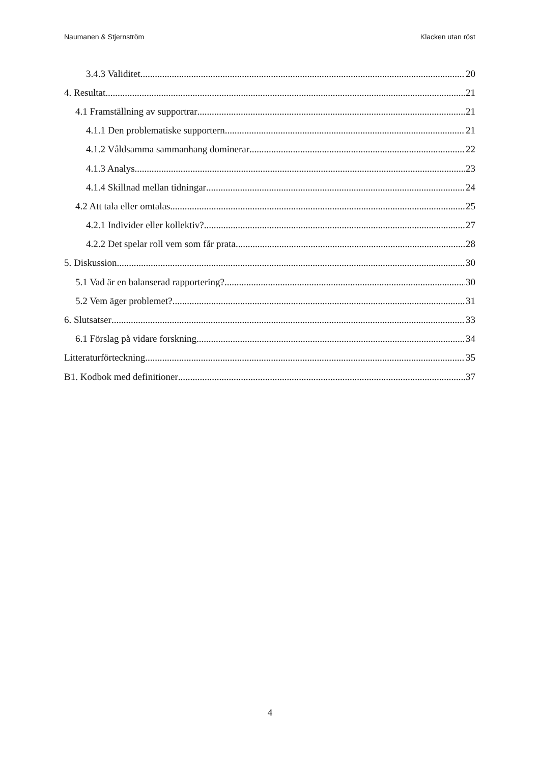Naumanen & Stjernström Klacken utan röst
3.4.3 Validitet 20
4. Resultat 21
4.1 Framställning av supportrar 21
4.1.1 Den problematiske supportern 21
4.1.2 Våldsamma sammanhang dominerar 22
4.1.3 Analys 23
4.1.4 Skillnad mellan tidningar 24
4.2 Att tala eller omtalas 25
4.2.1 Individer eller kollektiv? 27
4.2.2 Det spelar roll vem som får prata 28
5. Diskussion 30
5.1 Vad är en balanserad rapportering? 30
5.2 Vem äger problemet? 31
6. Slutsatser 33
6.1 Förslag på vidare forskning 34
Litteraturförteckning 35
B1. Kodbok med definitioner 37
4